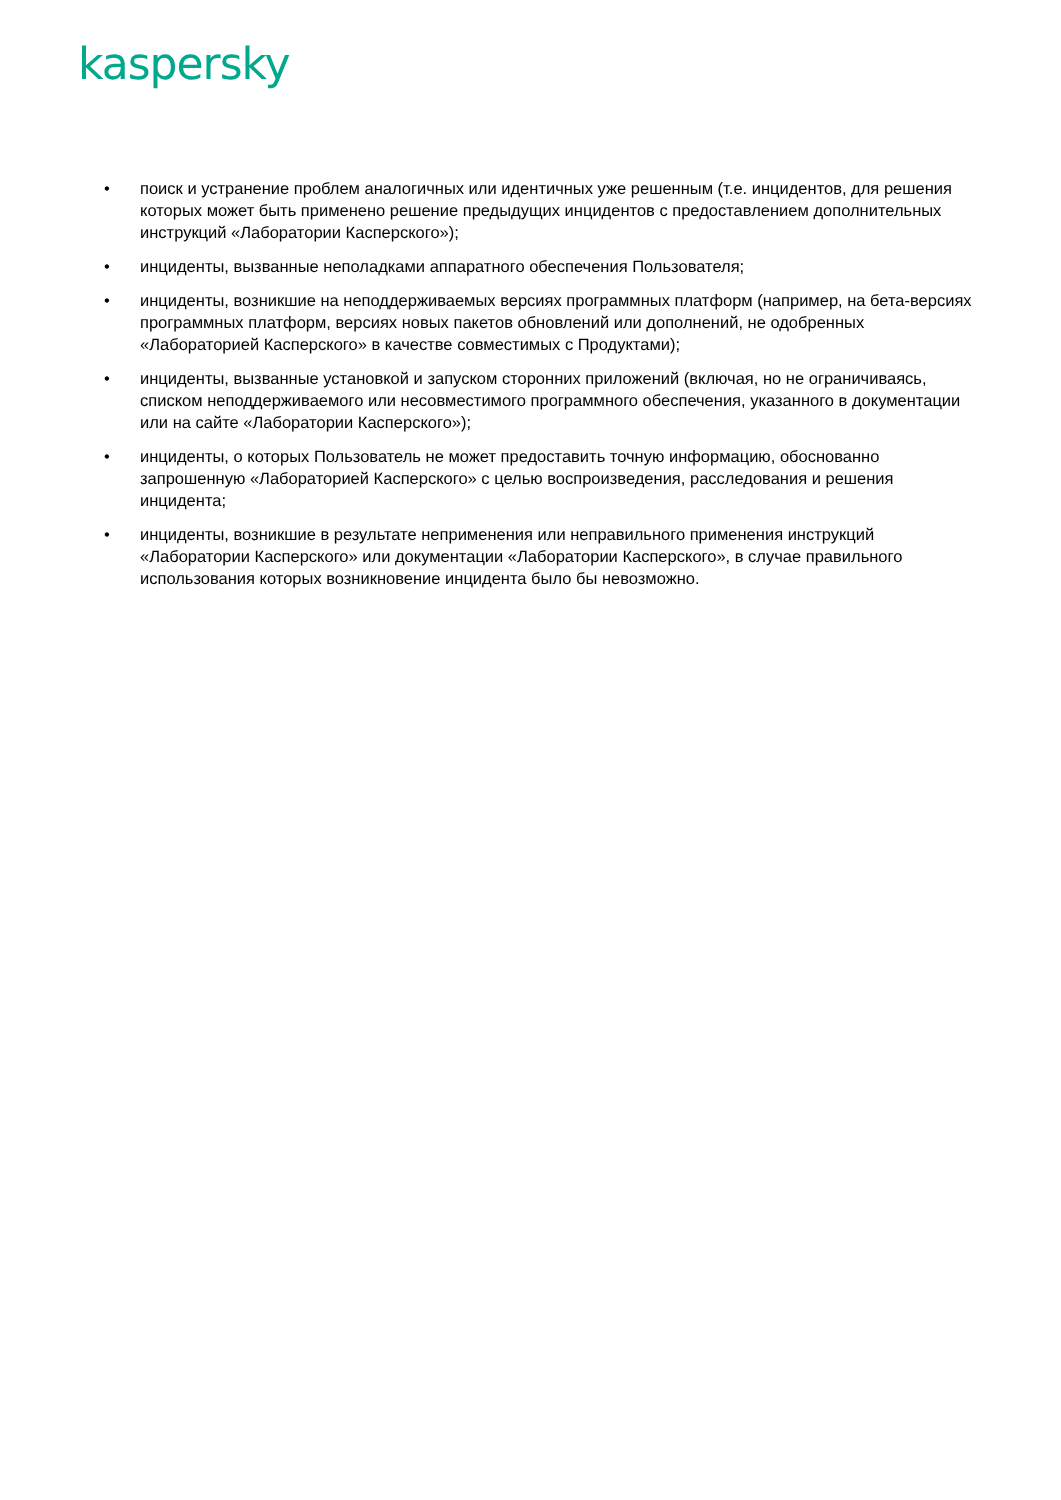kaspersky
• поиск и устранение проблем аналогичных или идентичных уже решенным (т.е. инцидентов, для решения которых может быть применено решение предыдущих инцидентов с предоставлением дополнительных инструкций «Лаборатории Касперского»);
• инциденты, вызванные неполадками аппаратного обеспечения Пользователя;
• инциденты, возникшие на неподдерживаемых версиях программных платформ (например, на бета-версиях программных платформ, версиях новых пакетов обновлений или дополнений, не одобренных «Лабораторией Касперского» в качестве совместимых с Продуктами);
• инциденты, вызванные установкой и запуском сторонних приложений (включая, но не ограничиваясь, списком неподдерживаемого или несовместимого программного обеспечения, указанного в документации или на сайте «Лаборатории Касперского»);
• инциденты, о которых Пользователь не может предоставить точную информацию, обоснованно запрошенную «Лабораторией Касперского» с целью воспроизведения, расследования и решения инцидента;
• инциденты, возникшие в результате неприменения или неправильного применения инструкций «Лаборатории Касперского» или документации «Лаборатории Касперского», в случае правильного использования которых возникновение инцидента было бы невозможно.